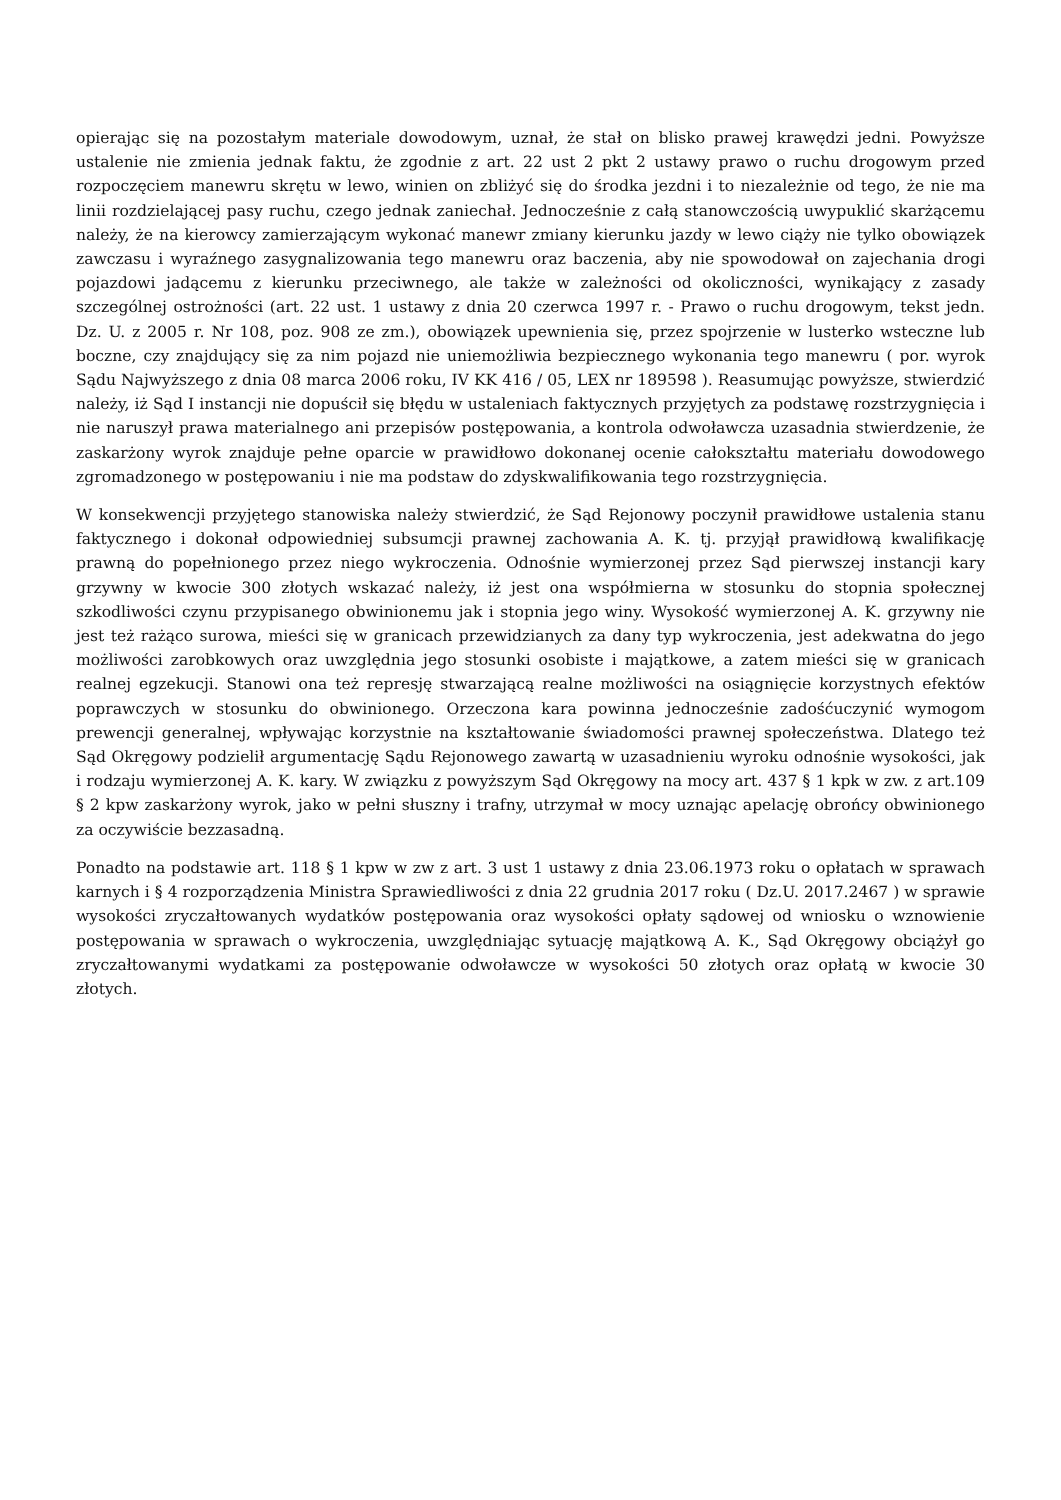opierając się na pozostałym materiale dowodowym, uznał, że stał on blisko prawej krawędzi jedni. Powyższe ustalenie nie zmienia jednak faktu, że zgodnie z art. 22 ust 2 pkt 2 ustawy prawo o ruchu drogowym przed rozpoczęciem manewru skrętu w lewo, winien on zbliżyć się do środka jezdni i to niezależnie od tego, że nie ma linii rozdzielającej pasy ruchu, czego jednak zaniechał. Jednocześnie z całą stanowczością uwypuklić skarżącemu należy, że na kierowcy zamierzającym wykonać manewr zmiany kierunku jazdy w lewo ciąży nie tylko obowiązek zawczasu i wyraźnego zasygnalizowania tego manewru oraz baczenia, aby nie spowodował on zajechania drogi pojazdowi jadącemu z kierunku przeciwnego, ale także w zależności od okoliczności, wynikający z zasady szczególnej ostrożności (art. 22 ust. 1 ustawy z dnia 20 czerwca 1997 r. - Prawo o ruchu drogowym, tekst jedn. Dz. U. z 2005 r. Nr 108, poz. 908 ze zm.), obowiązek upewnienia się, przez spojrzenie w lusterko wsteczne lub boczne, czy znajdujący się za nim pojazd nie uniemożliwia bezpiecznego wykonania tego manewru ( por. wyrok Sądu Najwyższego z dnia 08 marca 2006 roku, IV KK 416 / 05, LEX nr 189598 ). Reasumując powyższe, stwierdzić należy, iż Sąd I instancji nie dopuścił się błędu w ustaleniach faktycznych przyjętych za podstawę rozstrzygnięcia i nie naruszył prawa materialnego ani przepisów postępowania, a kontrola odwoławcza uzasadnia stwierdzenie, że zaskarżony wyrok znajduje pełne oparcie w prawidłowo dokonanej ocenie całokształtu materiału dowodowego zgromadzonego w postępowaniu i nie ma podstaw do zdyskwalifikowania tego rozstrzygnięcia.
W konsekwencji przyjętego stanowiska należy stwierdzić, że Sąd Rejonowy poczynił prawidłowe ustalenia stanu faktycznego i dokonał odpowiedniej subsumcji prawnej zachowania A. K. tj. przyjął prawidłową kwalifikację prawną do popełnionego przez niego wykroczenia. Odnośnie wymierzonej przez Sąd pierwszej instancji kary grzywny w kwocie 300 złotych wskazać należy, iż jest ona współmierna w stosunku do stopnia społecznej szkodliwości czynu przypisanego obwinionemu jak i stopnia jego winy. Wysokość wymierzonej A. K. grzywny nie jest też rażąco surowa, mieści się w granicach przewidzianych za dany typ wykroczenia, jest adekwatna do jego możliwości zarobkowych oraz uwzględnia jego stosunki osobiste i majątkowe, a zatem mieści się w granicach realnej egzekucji. Stanowi ona też represję stwarzającą realne możliwości na osiągnięcie korzystnych efektów poprawczych w stosunku do obwinionego. Orzeczona kara powinna jednocześnie zadośćuczynić wymogom prewencji generalnej, wpływając korzystnie na kształtowanie świadomości prawnej społeczeństwa. Dlatego też Sąd Okręgowy podzielił argumentację Sądu Rejonowego zawartą w uzasadnieniu wyroku odnośnie wysokości, jak i rodzaju wymierzonej A. K. kary. W związku z powyższym Sąd Okręgowy na mocy art. 437 § 1 kpk w zw. z art.109 § 2 kpw zaskarżony wyrok, jako w pełni słuszny i trafny, utrzymał w mocy uznając apelację obrońcy obwinionego za oczywiście bezzasadną.
Ponadto na podstawie art. 118 § 1 kpw w zw z art. 3 ust 1 ustawy z dnia 23.06.1973 roku o opłatach w sprawach karnych i § 4 rozporządzenia Ministra Sprawiedliwości z dnia 22 grudnia 2017 roku ( Dz.U. 2017.2467 ) w sprawie wysokości zryczałtowanych wydatków postępowania oraz wysokości opłaty sądowej od wniosku o wznowienie postępowania w sprawach o wykroczenia, uwzględniając sytuację majątkową A. K., Sąd Okręgowy obciążył go zryczałtowanymi wydatkami za postępowanie odwoławcze w wysokości 50 złotych oraz opłatą w kwocie 30 złotych.